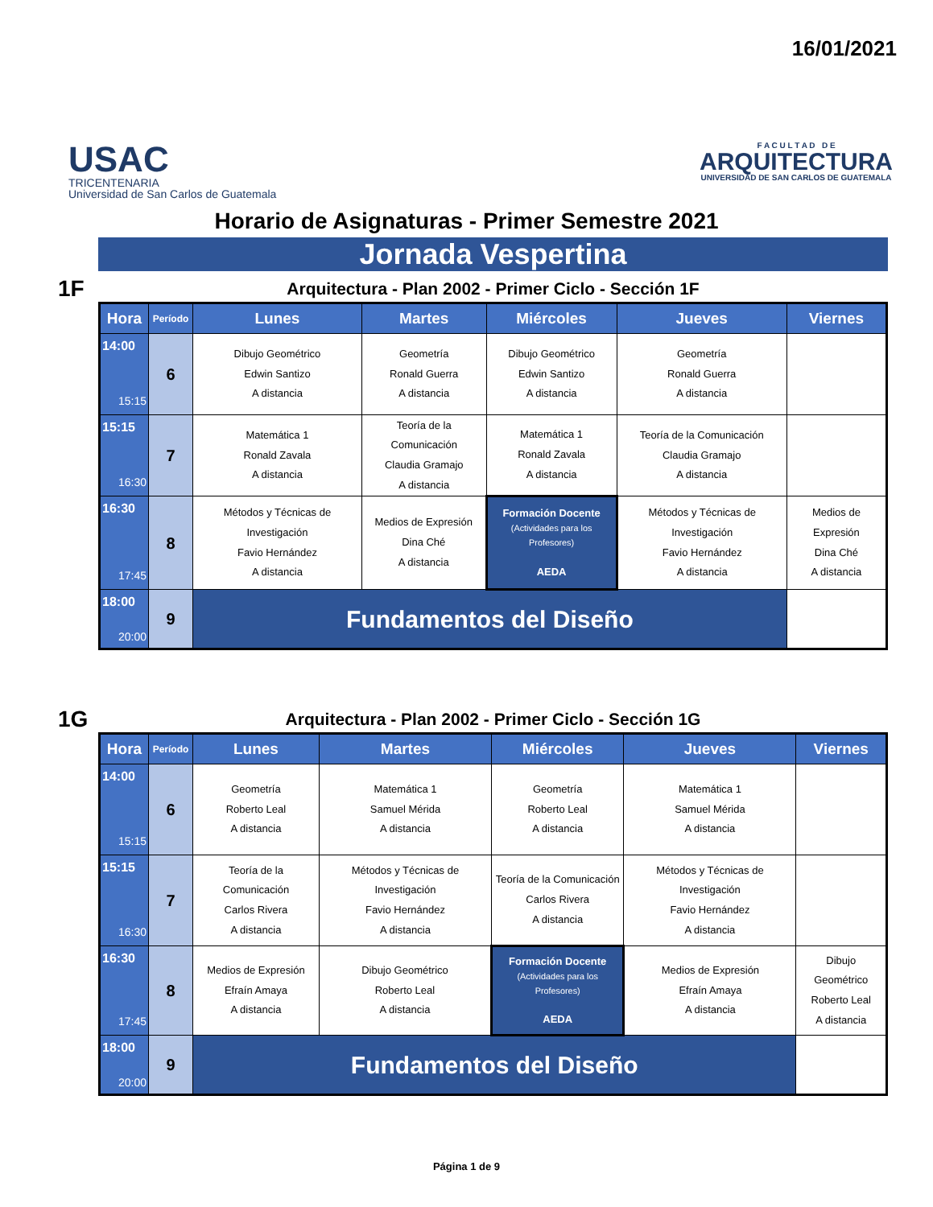16/01/2021
USAC
TRICENTENARIA
Universidad de San Carlos de Guatemala
F A C U L T A D D E
ARQUITECTURA
UNIVERSIDAD DE SAN CARLOS DE GUATEMALA
Horario de Asignaturas - Primer Semestre 2021
Jornada Vespertina
1F Arquitectura - Plan 2002 - Primer Ciclo - Sección 1F
| Hora | Período | Lunes | Martes | Miércoles | Jueves | Viernes |
| --- | --- | --- | --- | --- | --- | --- |
| 14:00 15:15 | 6 | Dibujo Geométrico Edwin Santizo A distancia | Geometría Ronald Guerra A distancia | Dibujo Geométrico Edwin Santizo A distancia | Geometría Ronald Guerra A distancia | |
| 15:15 16:30 | 7 | Matemática 1 Ronald Zavala A distancia | Teoría de la Comunicación Claudia Gramajo A distancia | Matemática 1 Ronald Zavala A distancia | Teoría de la Comunicación Claudia Gramajo A distancia | |
| 16:30 17:45 | 8 | Métodos y Técnicas de Investigación Favio Hernández A distancia | Medios de Expresión Dina Ché A distancia | Formación Docente (Actividades para los Profesores) AEDA | Métodos y Técnicas de Investigación Favio Hernández A distancia | Medios de Expresión Dina Ché A distancia |
| 18:00 20:00 | 9 | Fundamentos del Diseño | | | | |
1G Arquitectura - Plan 2002 - Primer Ciclo - Sección 1G
| Hora | Período | Lunes | Martes | Miércoles | Jueves | Viernes |
| --- | --- | --- | --- | --- | --- | --- |
| 14:00 15:15 | 6 | Geometría Roberto Leal A distancia | Matemática 1 Samuel Mérida A distancia | Geometría Roberto Leal A distancia | Matemática 1 Samuel Mérida A distancia | |
| 15:15 16:30 | 7 | Teoría de la Comunicación Carlos Rivera A distancia | Métodos y Técnicas de Investigación Favio Hernández A distancia | Teoría de la Comunicación Carlos Rivera A distancia | Métodos y Técnicas de Investigación Favio Hernández A distancia | |
| 16:30 17:45 | 8 | Medios de Expresión Efraín Amaya A distancia | Dibujo Geométrico Roberto Leal A distancia | Formación Docente (Actividades para los Profesores) AEDA | Medios de Expresión Efraín Amaya A distancia | Dibujo Geométrico Roberto Leal A distancia |
| 18:00 20:00 | 9 | Fundamentos del Diseño | | | | |
Página 1 de 9